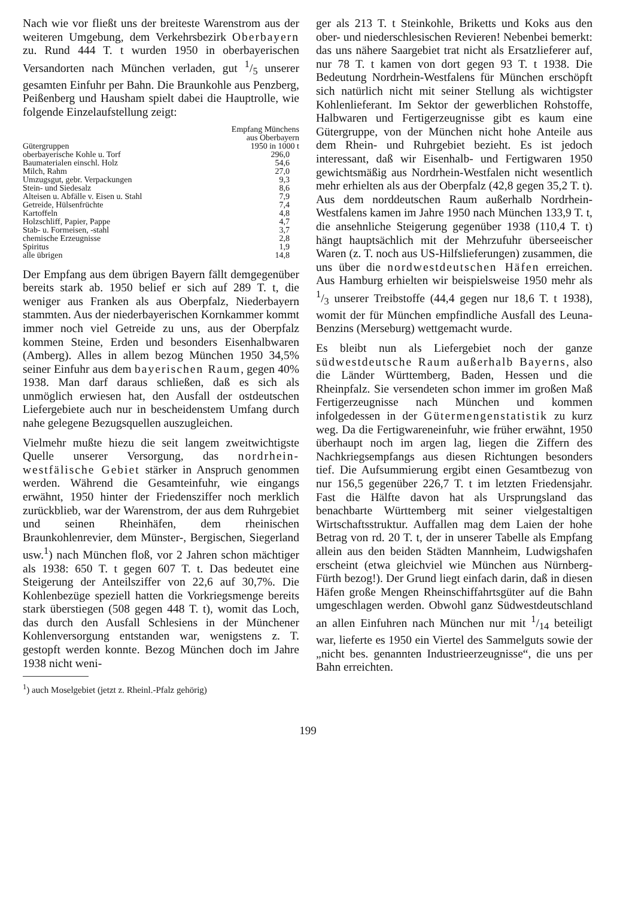Nach wie vor fließt uns der breiteste Warenstrom aus der weiteren Umgebung, dem Verkehrsbezirk Oberbayern zu. Rund 444 T. t wurden 1950 in oberbayerischen Versandorten nach München verladen, gut 1/5 unserer gesamten Einfuhr per Bahn. Die Braunkohle aus Penzberg, Peißenberg und Hausham spielt dabei die Hauptrolle, wie folgende Einzelaufstellung zeigt:
| Gütergruppen | Empfang Münchens aus Oberbayern 1950 in 1000 t |
| --- | --- |
| oberbayerische Kohle u. Torf | 296,0 |
| Baumaterialen einschl. Holz | 54,6 |
| Milch, Rahm | 27,0 |
| Umzugsgut, gebr. Verpackungen | 9,3 |
| Stein- und Siedesalz | 8,6 |
| Alteisen u. Abfälle v. Eisen u. Stahl | 7,9 |
| Getreide, Hülsenfrüchte | 7,4 |
| Kartoffeln | 4,8 |
| Holzschliff, Papier, Pappe | 4,7 |
| Stab- u. Formeisen, -stahl | 3,7 |
| chemische Erzeugnisse | 2,8 |
| Spiritus | 1,9 |
| alle übrigen | 14,8 |
Der Empfang aus dem übrigen Bayern fällt demgegenüber bereits stark ab. 1950 belief er sich auf 289 T. t, die weniger aus Franken als aus Oberpfalz, Niederbayern stammten. Aus der niederbayerischen Kornkammer kommt immer noch viel Getreide zu uns, aus der Oberpfalz kommen Steine, Erden und besonders Eisenhalbwaren (Amberg). Alles in allem bezog München 1950 34,5% seiner Einfuhr aus dem bayerischen Raum, gegen 40% 1938. Man darf daraus schließen, daß es sich als unmöglich erwiesen hat, den Ausfall der ostdeutschen Liefergebiete auch nur in bescheidenstem Umfang durch nahe gelegene Bezugsquellen auszugleichen.
Vielmehr mußte hiezu die seit langem zweitwichtigste Quelle unserer Versorgung, das nordrhein-westfälische Gebiet stärker in Anspruch genommen werden. Während die Gesamteinfuhr, wie eingangs erwähnt, 1950 hinter der Friedensziffer noch merklich zurückblieb, war der Warenstrom, der aus dem Ruhrgebiet und seinen Rheinhäfen, dem rheinischen Braunkohlenrevier, dem Münster-, Bergischen, Siegerland usw.<sup>1</sup>) nach München floß, vor 2 Jahren schon mächtiger als 1938: 650 T. t gegen 607 T. t. Das bedeutet eine Steigerung der Anteilsziffer von 22,6 auf 30,7%. Die Kohlenbezüge speziell hatten die Vorkriegsmenge bereits stark überstiegen (508 gegen 448 T. t), womit das Loch, das durch den Ausfall Schlesiens in der Münchener Kohlenversorgung entstanden war, wenigstens z. T. gestopft werden konnte. Bezog München doch im Jahre 1938 nicht weni-
<sup>1</sup>) auch Moselgebiet (jetzt z. Rheinl.-Pfalz gehörig)
ger als 213 T. t Steinkohle, Briketts und Koks aus den ober- und niederschlesischen Revieren! Nebenbei bemerkt: das uns nähere Saargebiet trat nicht als Ersatzlieferer auf, nur 78 T. t kamen von dort gegen 93 T. t 1938. Die Bedeutung Nordrhein-Westfalens für München erschöpft sich natürlich nicht mit seiner Stellung als wichtigster Kohlenlieferant. Im Sektor der gewerblichen Rohstoffe, Halbwaren und Fertigerzeugnisse gibt es kaum eine Gütergruppe, von der München nicht hohe Anteile aus dem Rhein- und Ruhrgebiet bezieht. Es ist jedoch interessant, daß wir Eisenhalb- und Fertigwaren 1950 gewichtsmäßig aus Nordrhein-Westfalen nicht wesentlich mehr erhielten als aus der Oberpfalz (42,8 gegen 35,2 T. t). Aus dem norddeutschen Raum außerhalb Nordrhein-Westfalens kamen im Jahre 1950 nach München 133,9 T. t, die ansehnliche Steigerung gegenüber 1938 (110,4 T. t) hängt hauptsächlich mit der Mehrzufuhr überseeischer Waren (z. T. noch aus US-Hilfslieferungen) zusammen, die uns über die nordwestdeutschen Häfen erreichen. Aus Hamburg erhielten wir beispielsweise 1950 mehr als 1/3 unserer Treibstoffe (44,4 gegen nur 18,6 T. t 1938), womit der für München empfindliche Ausfall des Leuna-Benzins (Merseburg) wettgemacht wurde.
Es bleibt nun als Liefergebiet noch der ganze südwestdeutsche Raum außerhalb Bayerns, also die Länder Württemberg, Baden, Hessen und die Rheinpfalz. Sie versendeten schon immer im großen Maß Fertigerzeugnisse nach München und kommen infolgedessen in der Gütermengenstatistik zu kurz weg. Da die Fertigwareneinfuhr, wie früher erwähnt, 1950 überhaupt noch im argen lag, liegen die Ziffern des Nachkriegsempfangs aus diesen Richtungen besonders tief. Die Aufsummierung ergibt einen Gesamtbezug von nur 156,5 gegenüber 226,7 T. t im letzten Friedensjahr. Fast die Hälfte davon hat als Ursprungsland das benachbarte Württemberg mit seiner vielgestaltigen Wirtschaftsstruktur. Auffallen mag dem Laien der hohe Betrag von rd. 20 T. t, der in unserer Tabelle als Empfang allein aus den beiden Städten Mannheim, Ludwigshafen erscheint (etwa gleichviel wie München aus Nürnberg-Fürth bezog!). Der Grund liegt einfach darin, daß in diesen Häfen große Mengen Rheinschiffahrtsgüter auf die Bahn umgeschlagen werden. Obwohl ganz Südwestdeutschland an allen Einfuhren nach München nur mit 1/14 beteiligt war, lieferte es 1950 ein Viertel des Sammelguts sowie der „nicht bes. genannten Industrieerzeugnisse“, die uns per Bahn erreichten.
199